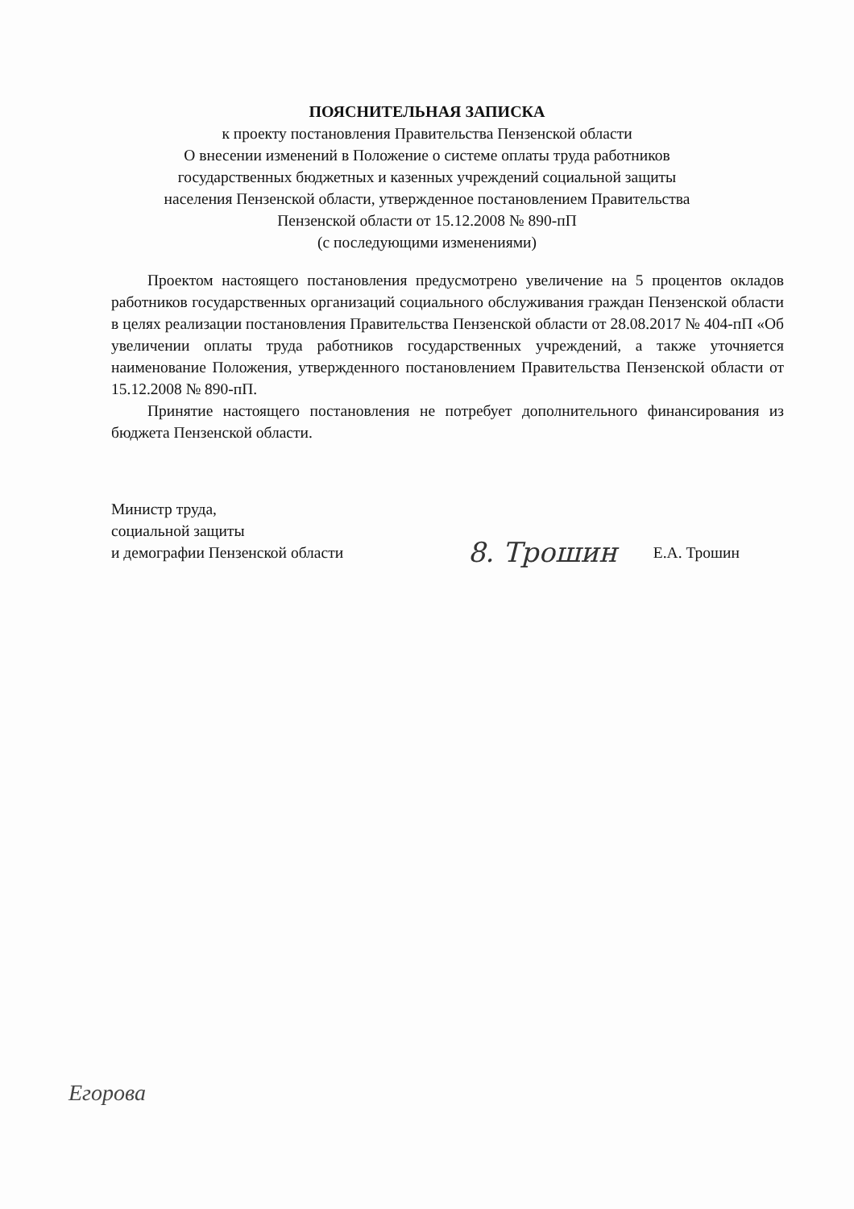ПОЯСНИТЕЛЬНАЯ ЗАПИСКА
к проекту постановления Правительства Пензенской области
О внесении изменений в Положение о системе оплаты труда работников
государственных бюджетных и казенных учреждений социальной защиты
населения Пензенской области, утвержденное постановлением Правительства
Пензенской области от 15.12.2008 № 890-пП
(с последующими изменениями)
Проектом настоящего постановления предусмотрено увеличение на 5 процентов окладов работников государственных организаций социального обслуживания граждан Пензенской области в целях реализации постановления Правительства Пензенской области от 28.08.2017 № 404-пП «Об увеличении оплаты труда работников государственных учреждений, а также уточняется наименование Положения, утвержденного постановлением Правительства Пензенской области от 15.12.2008 № 890-пП.
Принятие настоящего постановления не потребует дополнительного финансирования из бюджета Пензенской области.
Министр труда,
социальной защиты
и демографии Пензенской области
8. Трошин
Е.А. Трошин
Егорова